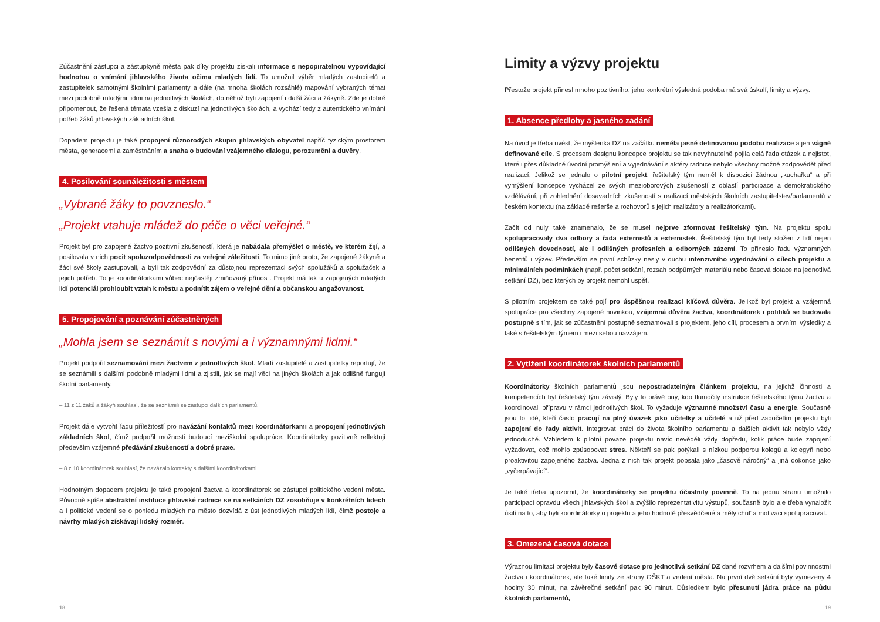Zúčastnění zástupci a zástupkyně města pak díky projektu získali informace s nepopiratelnou vypovídající hodnotou o vnímání jihlavského života očima mladých lidí. To umožnil výběr mladých zastupitelů a zastupitelek samotnými školními parlamenty a dále (na mnoha školách rozsáhlé) mapování vybraných témat mezi podobně mladými lidmi na jednotlivých školách, do něhož byli zapojení i další žáci a žákyně. Zde je dobré připomenout, že řešená témata vzešla z diskuzí na jednotlivých školách, a vychází tedy z autentického vnímání potřeb žáků jihlavských základních škol.
Dopadem projektu je také propojení různorodých skupin jihlavských obyvatel napříč fyzickým prostorem města, generacemi a zaměstnáním a snaha o budování vzájemného dialogu, porozumění a důvěry.
4. Posilování sounáležitosti s městem
„Vybrané žáky to povzneslo.“
„Projekt vtahuje mládež do péče o věci veřejné.“
Projekt byl pro zapojené žactvo pozitivní zkušeností, která je nabádala přemýšlet o městě, ve kterém žijí, a posilovala v nich pocit spoluzodpovědnosti za veřejné záležitosti. To mimo jiné proto, že zapojené žákyně a žáci své školy zastupovali, a byli tak zodpovědní za důstojnou reprezentaci svých spolužáků a spolužaček a jejich potřeb. To je koordinátorkami vůbec nejčastěji zmiňovaný přínos . Projekt má tak u zapojených mladých lidí potenciál prohloubit vztah k městu a podnítit zájem o veřejné dění a občanskou angažovanost.
5. Propojování a poznávání zúčastněných
„Mohla jsem se seznámit s novými a i významnými lidmi.“
Projekt podpořil seznamování mezi žactvem z jednotlivých škol. Mladí zastupitelé a zastupitelky reportují, že se seznámili s dalšími podobně mladými lidmi a zjistili, jak se mají věci na jiných školách a jak odlišně fungují školní parlamenty.
– 11 z 11 žáků a žákyň souhlasí, že se seznámili se zástupci dalších parlamentů.
Projekt dále vytvořil řadu příležitostí pro navázání kontaktů mezi koordinátorkami a propojení jednotlivých základních škol, čímž podpořil možnosti budoucí meziškolní spolupráce. Koordinátorky pozitivně reflektují především vzájemné předávání zkušeností a dobré praxe.
– 8 z 10 koordinátorek souhlasí, že navázalo kontakty s dalšími koordinátorkami.
Hodnotným dopadem projektu je také propojení žactva a koordinátorek se zástupci politického vedení města. Původně spíše abstraktní instituce jihlavské radnice se na setkáních DZ zosobňuje v konkrétních lidech a i politické vedení se o pohledu mladých na město dozvídá z úst jednotlivých mladých lidí, čímž postoje a návrhy mladých získávají lidský rozměr.
18
Limity a výzvy projektu
Přestože projekt přinesl mnoho pozitivního, jeho konkrétní výsledná podoba má svá úskalí, limity a výzvy.
1. Absence předlohy a jasného zadání
Na úvod je třeba uvést, že myšlenka DZ na začátku neměla jasně definovanou podobu realizace a jen vágně definované cíle. S procesem designu koncepce projektu se tak nevyhnutelně pojila celá řada otázek a nejistot, které i přes důkladné úvodní promýšlení a vyjednávání s aktéry radnice nebylo všechny možné zodpovědět před realizací. Jelikož se jednalo o pilotní projekt, řešitelský tým neměl k dispozici žádnou „kuchařku“ a při vymýšlení koncepce vycházel ze svých mezioborových zkušeností z oblastí participace a demokratického vzdělávání, při zohlednění dosavadních zkušeností s realizací městských školních zastupitelstev/parlamentů v českém kontextu (na základě rešerše a rozhovorů s jejich realizátory a realizátorkami).
Začít od nuly také znamenalo, že se musel nejprve zformovat řešitelský tým. Na projektu spolu spolupracovaly dva odbory a řada externistů a externistek. Řešitelský tým byl tedy složen z lidí nejen odlišných dovedností, ale i odlišných profesních a odborných zázemí. To přineslo řadu významných benefitů i výzev. Především se první schůzky nesly v duchu intenzivního vyjednávání o cílech projektu a minimálních podmínkách (např. počet setkání, rozsah podpůrných materiálů nebo časová dotace na jednotlivá setkání DZ), bez kterých by projekt nemohl uspět.
S pilotním projektem se také pojí pro úspěšnou realizaci klíčová důvěra. Jelikož byl projekt a vzájemná spolupráce pro všechny zapojené novinkou, vzájemná důvěra žactva, koordinátorek i politiků se budovala postupně s tím, jak se zúčastnění postupně seznamovali s projektem, jeho cíli, procesem a prvními výsledky a také s řešitelským týmem i mezi sebou navzájem.
2. Vytížení koordinátorek školních parlamentů
Koordinátorky školních parlamentů jsou nepostradatelným článkem projektu, na jejichž činnosti a kompetencích byl řešitelský tým závislý. Byly to právě ony, kdo tlumočily instrukce řešitelského týmu žactvu a koordinovali přípravu v rámci jednotlivých škol. To vyžaduje významné množství času a energie. Současně jsou to lidé, kteří často pracují na plný úvazek jako učitelky a učitelé a už před započetím projektu byli zapojení do řady aktivit. Integrovat práci do života školního parlamentu a dalších aktivit tak nebylo vždy jednoduché. Vzhledem k pilotní povaze projektu navíc nevěděli vždy dopředu, kolik práce bude zapojení vyžadovat, což mohlo způsobovat stres. Někteří se pak potýkali s nízkou podporou kolegů a kolegyň nebo proaktivitou zapojeného žactva. Jedna z nich tak projekt popsala jako „časově náročný“ a jiná dokonce jako „vyčerpávající“.
Je také třeba upozornit, že koordinátorky se projektu účastnily povinně. To na jednu stranu umožnilo participaci opravdu všech jihlavských škol a zvýšilo reprezentativitu výstupů, současně bylo ale třeba vynaložit úsilí na to, aby byli koordinátorky o projektu a jeho hodnotě přesvědčené a měly chuť a motivaci spolupracovat.
3. Omezená časová dotace
Výraznou limitací projektu byly časové dotace pro jednotlivá setkání DZ dané rozvrhem a dalšími povinnostmi žactva i koordinátorek, ale také limity ze strany OŠKT a vedení města. Na první dvě setkání byly vymezeny 4 hodiny 30 minut, na závěrečné setkání pak 90 minut. Důsledkem bylo přesunutí jádra práce na půdu školních parlamentů,
19